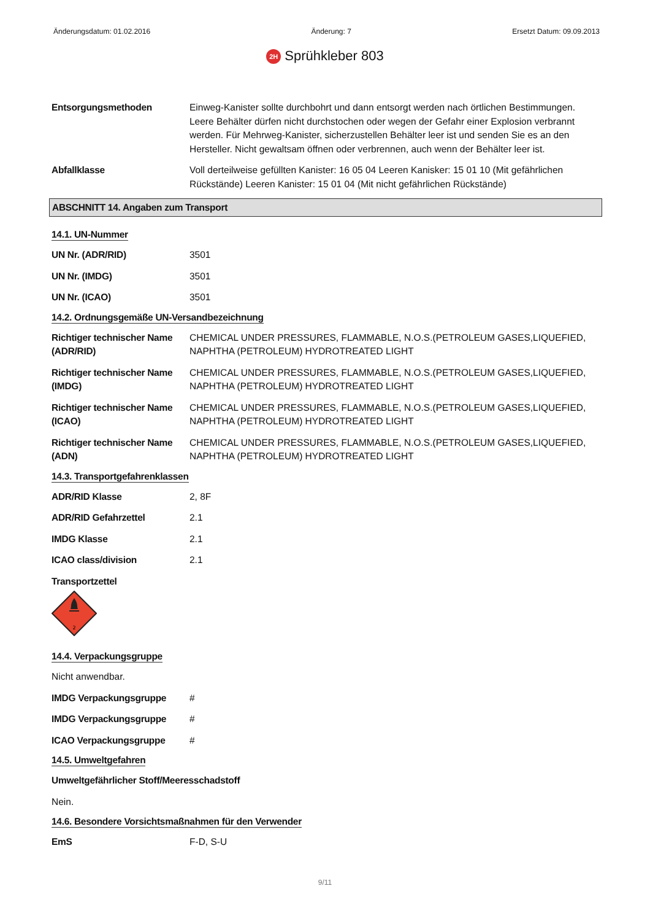Änderungsdatum: 01.02.2016 Änderung: 7 Ersetzt Datum: 09.09.2013
2H Sprühkleber 803
Entsorgungsmethoden Einweg-Kanister sollte durchbohrt und dann entsorgt werden nach örtlichen Bestimmungen. Leere Behälter dürfen nicht durchstochen oder wegen der Gefahr einer Explosion verbrannt werden. Für Mehrweg-Kanister, sicherzustellen Behälter leer ist und senden Sie es an den Hersteller. Nicht gewaltsam öffnen oder verbrennen, auch wenn der Behälter leer ist.
Abfallklasse Voll derteilweise gefüllten Kanister: 16 05 04 Leeren Kanisker: 15 01 10 (Mit gefährlichen Rückstände) Leeren Kanister: 15 01 04 (Mit nicht gefährlichen Rückstände)
ABSCHNITT 14. Angaben zum Transport
14.1. UN-Nummer
UN Nr. (ADR/RID) 3501
UN Nr. (IMDG) 3501
UN Nr. (ICAO) 3501
14.2. Ordnungsgemäße UN-Versandbezeichnung
Richtiger technischer Name (ADR/RID)
CHEMICAL UNDER PRESSURES, FLAMMABLE, N.O.S.(PETROLEUM GASES,LIQUEFIED, NAPHTHA (PETROLEUM) HYDROTREATED LIGHT
Richtiger technischer Name (IMDG)
CHEMICAL UNDER PRESSURES, FLAMMABLE, N.O.S.(PETROLEUM GASES,LIQUEFIED, NAPHTHA (PETROLEUM) HYDROTREATED LIGHT
Richtiger technischer Name (ICAO)
CHEMICAL UNDER PRESSURES, FLAMMABLE, N.O.S.(PETROLEUM GASES,LIQUEFIED, NAPHTHA (PETROLEUM) HYDROTREATED LIGHT
Richtiger technischer Name (ADN)
CHEMICAL UNDER PRESSURES, FLAMMABLE, N.O.S.(PETROLEUM GASES,LIQUEFIED, NAPHTHA (PETROLEUM) HYDROTREATED LIGHT
14.3. Transportgefahrenklassen
ADR/RID Klasse 2, 8F
ADR/RID Gefahrzettel 2.1
IMDG Klasse 2.1
ICAO class/division 2.1
Transportzettel
2
14.4. Verpackungsgruppe
Nicht anwendbar.
IMDG Verpackungsgruppe #
IMDG Verpackungsgruppe #
ICAO Verpackungsgruppe #
14.5. Umweltgefahren
Umweltgefährlicher Stoff/Meeresschadstoff
Nein.
14.6. Besondere Vorsichtsmaßnahmen für den Verwender
EmS F-D, S-U
9/11